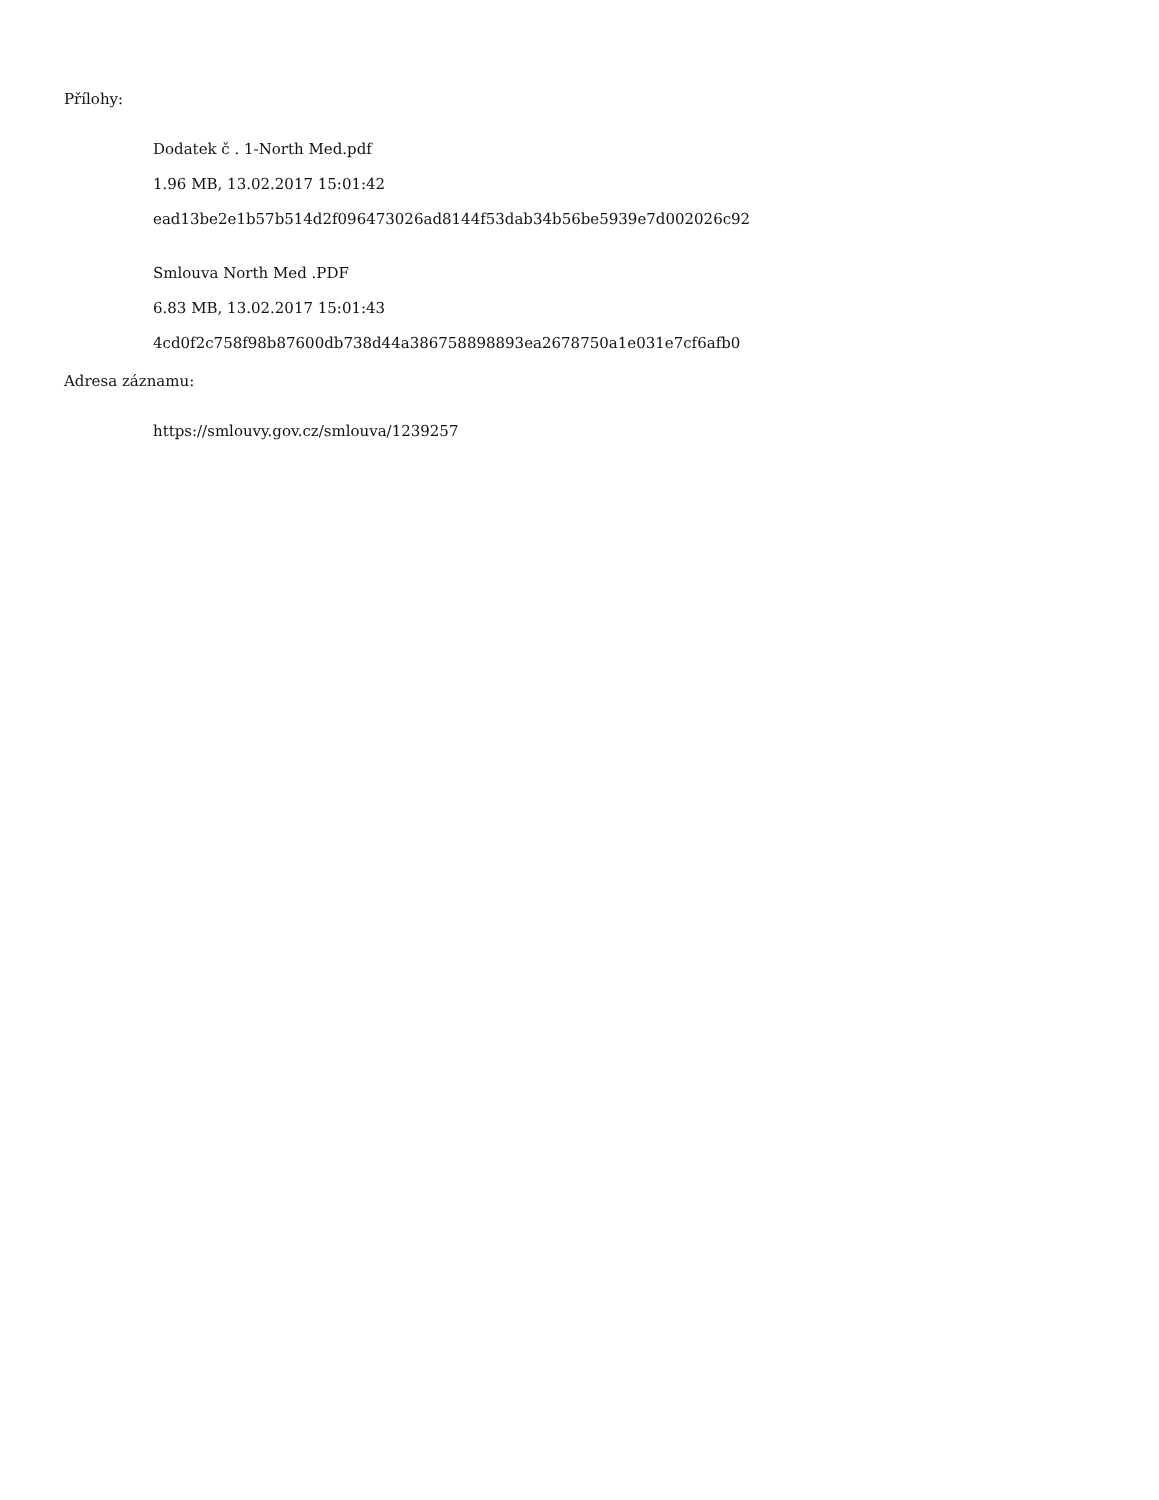Přílohy:
Dodatek č . 1-North Med.pdf
1.96 MB, 13.02.2017 15:01:42
ead13be2e1b57b514d2f096473026ad8144f53dab34b56be5939e7d002026c92
Smlouva North Med .PDF
6.83 MB, 13.02.2017 15:01:43
4cd0f2c758f98b87600db738d44a386758898893ea2678750a1e031e7cf6afb0
Adresa záznamu:
https://smlouvy.gov.cz/smlouva/1239257